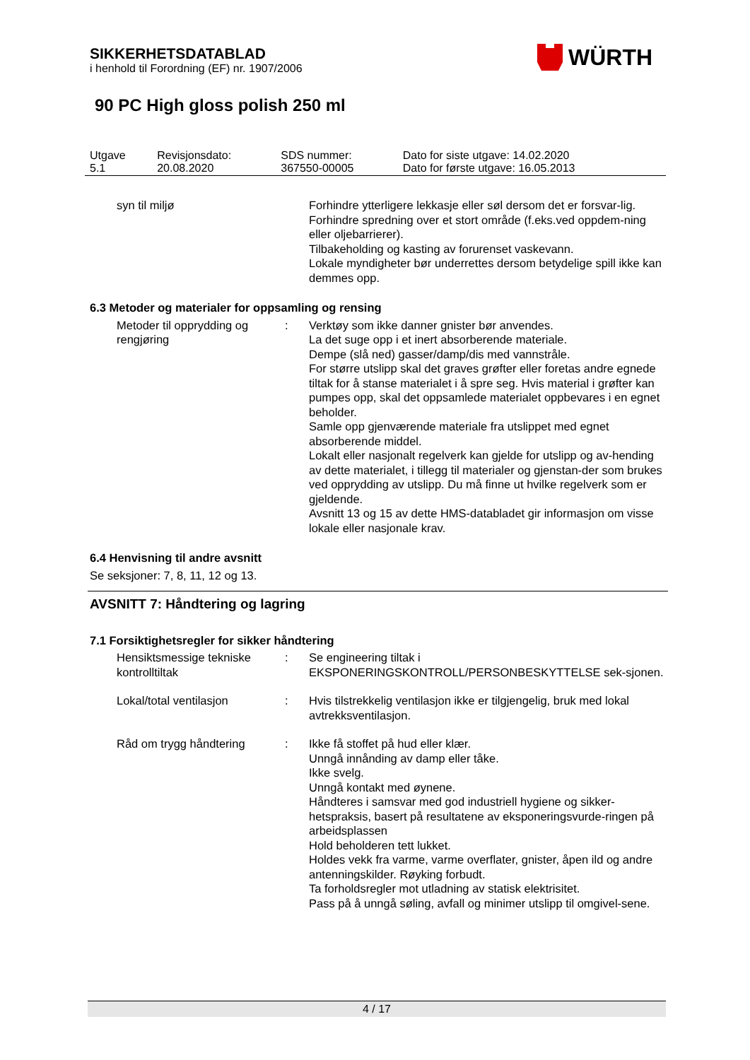SIKKERHETSDATABLAD
i henhold til Forordning (EF) nr. 1907/2006
WÜRTH
90 PC High gloss polish 250 ml
| Utgave 5.1 | Revisjonsdato: 20.08.2020 | SDS nummer: 367550-00005 | Dato for siste utgave: 14.02.2020 Dato for første utgave: 16.05.2013 |
syn til miljø Forhindre ytterligere lekkasje eller søl dersom det er forsvar-lig.
Forhindre spredning over et stort område (f.eks.ved oppdem-ning eller oljebarrierer).
Tilbakeholding og kasting av forurenset vaskevann.
Lokale myndigheter bør underrettes dersom betydelige spill ikke kan demmes opp.
6.3 Metoder og materialer for oppsamling og rensing
Metoder til opprydding og rengjøring
: Verktøy som ikke danner gnister bør anvendes.
La det suge opp i et inert absorberende materiale.
Dempe (slå ned) gasser/damp/dis med vannstråle.
For større utslipp skal det graves grøfter eller foretas andre egnede tiltak for å stanse materialet i å spre seg. Hvis material i grøfter kan pumpes opp, skal det oppsamlede materialet oppbevares i en egnet beholder.
Samle opp gjenværende materiale fra utslippet med egnet absorberende middel.
Lokalt eller nasjonalt regelverk kan gjelde for utslipp og av-hending av dette materialet, i tillegg til materialer og gjenstan-der som brukes ved opprydding av utslipp. Du må finne ut hvilke regelverk som er gjeldende.
Avsnitt 13 og 15 av dette HMS-databladet gir informasjon om visse lokale eller nasjonale krav.
6.4 Henvisning til andre avsnitt
Se seksjoner: 7, 8, 11, 12 og 13.
AVSNITT 7: Håndtering og lagring
7.1 Forsiktighetsregler for sikker håndtering
Hensiktsmessige tekniske kontrolltiltak
: Se engineering tiltak i EKSPONERINGSKONTROLL/PERSONBESKYTTELSE sek-sjonen.
Lokal/total ventilasjon : Hvis tilstrekkelig ventilasjon ikke er tilgjengelig, bruk med lokal avtrekksventilasjon.
Råd om trygg håndtering : Ikke få stoffet på hud eller klær.
Unngå innånding av damp eller tåke.
Ikke svelg.
Unngå kontakt med øynene.
Håndteres i samsvar med god industriell hygiene og sikker-hetspraksis, basert på resultatene av eksponeringsvurde-ringen på arbeidsplassen
Hold beholderen tett lukket.
Holdes vekk fra varme, varme overflater, gnister, åpen ild og andre antenningskilder. Røyking forbudt.
Ta forholdsregler mot utladning av statisk elektrisitet.
Pass på å unngå søling, avfall og minimer utslipp til omgivel-sene.
4 / 17